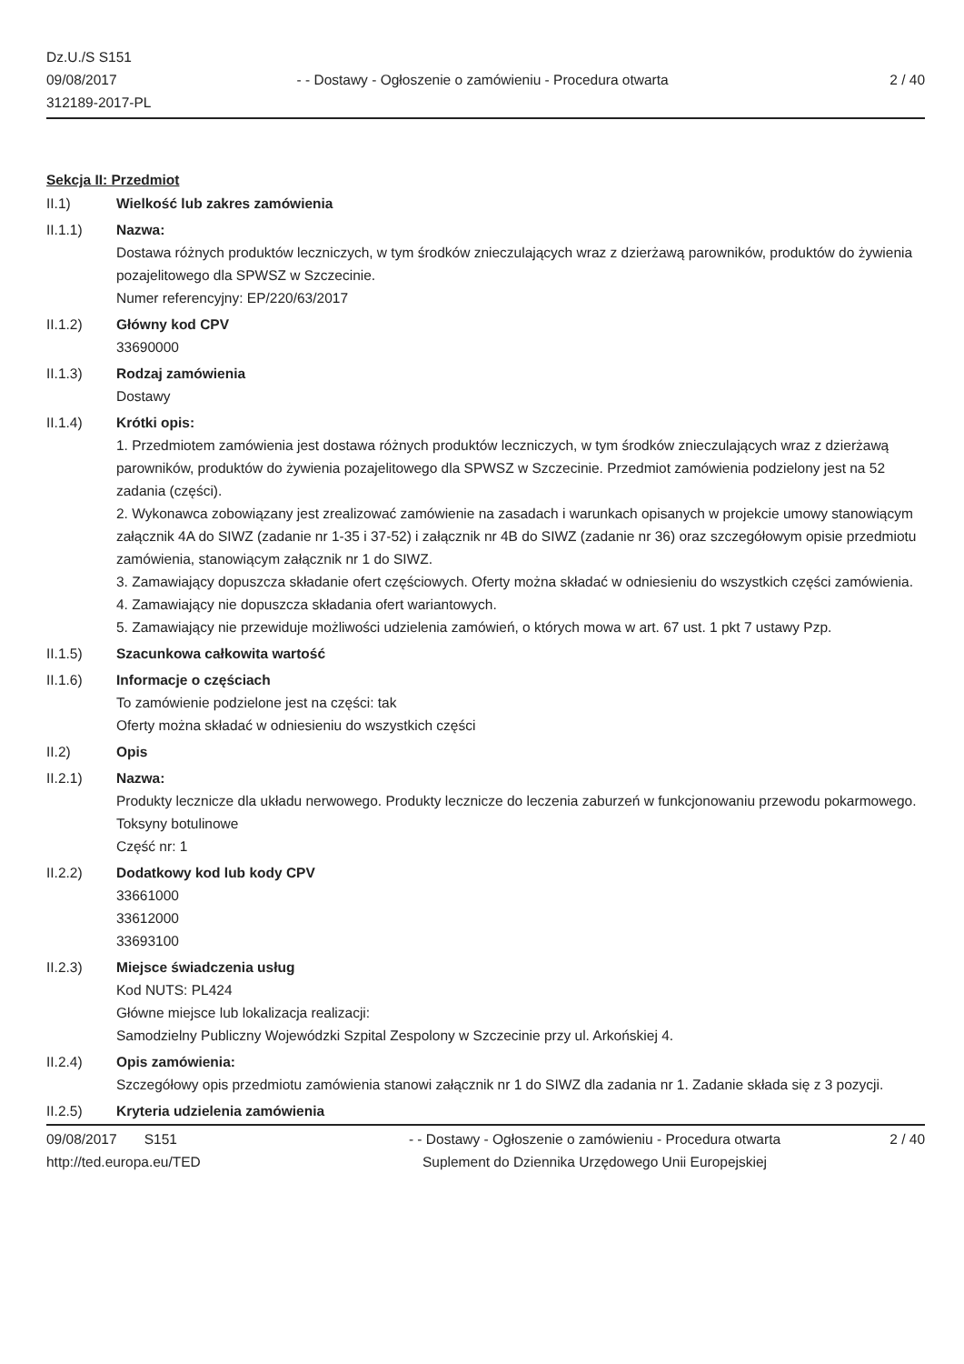Dz.U./S S151
09/08/2017
312189-2017-PL
- - Dostawy - Ogłoszenie o zamówieniu - Procedura otwarta
2 / 40
Sekcja II: Przedmiot
II.1) Wielkość lub zakres zamówienia
II.1.1) Nazwa:
Dostawa różnych produktów leczniczych, w tym środków znieczulających wraz z dzierżawą parowników, produktów do żywienia pozajelitowego dla SPWSZ w Szczecinie.
Numer referencyjny: EP/220/63/2017
II.1.2) Główny kod CPV
33690000
II.1.3) Rodzaj zamówienia
Dostawy
II.1.4) Krótki opis:
1. Przedmiotem zamówienia jest dostawa różnych produktów leczniczych, w tym środków znieczulających wraz z dzierżawą parowników, produktów do żywienia pozajelitowego dla SPWSZ w Szczecinie. Przedmiot zamówienia podzielony jest na 52 zadania (części).
2. Wykonawca zobowiązany jest zrealizować zamówienie na zasadach i warunkach opisanych w projekcie umowy stanowiącym załącznik 4A do SIWZ (zadanie nr 1-35 i 37-52) i załącznik nr 4B do SIWZ (zadanie nr 36) oraz szczegółowym opisie przedmiotu zamówienia, stanowiącym załącznik nr 1 do SIWZ.
3. Zamawiający dopuszcza składanie ofert częściowych. Oferty można składać w odniesieniu do wszystkich części zamówienia.
4. Zamawiający nie dopuszcza składania ofert wariantowych.
5. Zamawiający nie przewiduje możliwości udzielenia zamówień, o których mowa w art. 67 ust. 1 pkt 7 ustawy Pzp.
II.1.5) Szacunkowa całkowita wartość
II.1.6) Informacje o częściach
To zamówienie podzielone jest na części: tak
Oferty można składać w odniesieniu do wszystkich części
II.2) Opis
II.2.1) Nazwa:
Produkty lecznicze dla układu nerwowego. Produkty lecznicze do leczenia zaburzeń w funkcjonowaniu przewodu pokarmowego. Toksyny botulinowe
Część nr: 1
II.2.2) Dodatkowy kod lub kody CPV
33661000
33612000
33693100
II.2.3) Miejsce świadczenia usług
Kod NUTS: PL424
Główne miejsce lub lokalizacja realizacji:
Samodzielny Publiczny Wojewódzki Szpital Zespolony w Szczecinie przy ul. Arkońskiej 4.
II.2.4) Opis zamówienia:
Szczegółowy opis przedmiotu zamówienia stanowi załącznik nr 1 do SIWZ dla zadania nr 1. Zadanie składa się z 3 pozycji.
II.2.5) Kryteria udzielenia zamówienia
09/08/2017 S151
http://ted.europa.eu/TED
- - Dostawy - Ogłoszenie o zamówieniu - Procedura otwarta
Suplement do Dziennika Urzędowego Unii Europejskiej
2 / 40